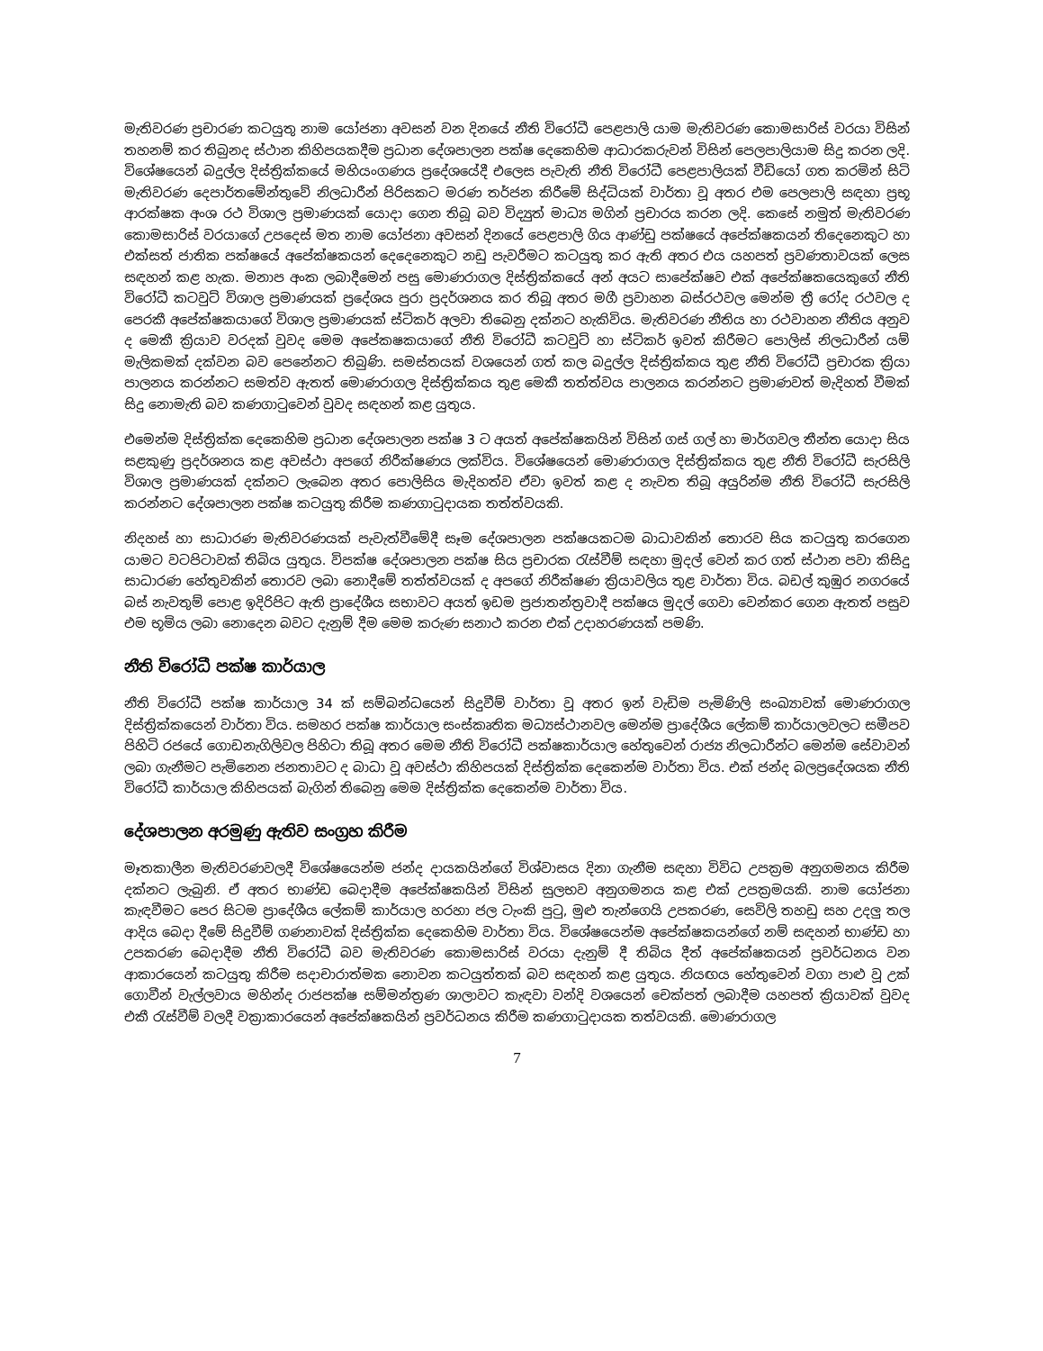මැතිවරණ ප්‍රචාරණ කටයුතු නාම යෝජනා අවසන් වන දිනයේ නීති විරෝධී පෙළපාලි යාම මැතිවරණ කොමසාරිස් වරයා විසින් තහනම් කර තිබුනද ස්ථාන කිහිපයකදීම ප්‍රධාන දේශපාලන පක්ෂ දෙකෙහිම ආධාරකරුවන් විසින් පෙලපාලියාම සිදු කරන ලදි. විශේෂයෙන් බදුල්ල දිස්ත්‍රික්කයේ මහියංගණය ප්‍රදේශයේදී එලෙස පැවැති නීති විරෝධී පෙළපාලියක් වීඩියෝ ගත කරමින් සිටි මැතිවරණ දෙපාර්තමේන්තුවේ නිලධාරීන් පිරිසකට මරණ තර්ජන කිරීමේ සිද්ධියක් වාර්තා වූ අතර එම පෙලපාලි සඳහා ප්‍රභූ ආරක්ෂක අංශ රථ විශාල ප්‍රමාණයක් යොදා ගෙන තිබූ බව විද්‍යුත් මාධ්‍ය මගින් ප්‍රචාරය කරන ලදි. කෙසේ නමුත් මැතිවරණ කොමසාරිස් වරයාගේ උපදෙස් මත නාම යෝජනා අවසන් දිනයේ පෙළපාලි ගිය ආණ්ඩු පක්ෂයේ අපේක්ෂකයන් තිදෙනෙකුට හා එක්සත් ජාතික පක්ෂයේ අපේක්ෂකයන් දෙදෙනෙකුට නඩු පැවරීමට කටයුතු කර ඇති අතර එය යහපත් ප්‍රවණතාවයක් ලෙස සඳහන් කළ හැක. මනාප අංක ලබාදීමෙන් පසු මොණරාගල දිස්ත්‍රික්කයේ අන් අයට සාපේක්ෂව එක් අපේක්ෂකයෙකුගේ නීති විරෝධී කටවුට් විශාල ප්‍රමාණයක් ප්‍රදේශය පුරා ප්‍රදර්ශනය කර තිබූ අතර මගී ප්‍රවාහන බස්රථවල මෙන්ම ත්‍රී රෝද රථවල ද පෙරකී අපේක්ෂකයාගේ විශාල ප්‍රමාණයක් ස්ටිකර් අලවා තිබෙනු දක්නට හැකිවිය. මැතිවරණ නීතිය හා රථවාහන නීතිය අනුව ද මෙකී ක්‍රියාව වරදක් වුවද මෙම අපේකෂකයාගේ නීති විරෝධී කටවුට් හා ස්ටිකර් ඉවත් කිරීමට පොලිස් නිලධාරීන් යම් මැලිකමක් දක්වන බව පෙනේනට තිබුණි. සමස්තයක් වශයෙන් ගත් කල බදුල්ල දිස්ත්‍රික්කය තුළ නීති විරෝධී ප්‍රචාරක ක්‍රියා පාලනය කරන්නට සමත්ව ඇතත් මොණරාගල දිස්ත්‍රික්කය තුළ මෙකී තත්ත්වය පාලනය කරන්නට ප්‍රමාණවත් මැදිහත් වීමක් සිදු නොමැති බව කණගාටුවෙන් වුවද සඳහන් කළ යුතුය.
එමෙන්ම දිස්ත්‍රික්ක දෙකෙහිම ප්‍රධාන දේශපාලන පක්ෂ 3 ට අයත් අපේක්ෂකයින් විසින් ගස් ගල් හා මාර්ගවල තීන්ත යොදා සිය සළකුණු ප්‍රදර්ශනය කළ අවස්ථා අපගේ නිරීක්ෂණය ලක්විය. විශේෂයෙන් මොණරාගල දිස්ත්‍රික්කය තුළ නීති විරෝධී සැරසිලි විශාල ප්‍රමාණයක් දක්නට ලැබෙන අතර පොලිසිය මැදිහත්ව ඒවා ඉවත් කළ ද නැවත තිබූ අයුරින්ම නීති විරෝධී සැරසිලි කරන්නට දේශපාලන පක්ෂ කටයුතු කිරීම කණගාටුදායක තත්ත්වයකි.
නිදහස් හා සාධාරණ මැතිවරණයක් පැවැත්වීමේදී සෑම දේශපාලන පක්ෂයකටම බාධාවකින් තොරව සිය කටයුතු කරගෙන යාමට වටපිටාවක් තිබිය යුතුය. විපක්ෂ දේශපාලන පක්ෂ සිය ප්‍රචාරක රැස්වීම් සඳහා මුදල් වෙන් කර ගත් ස්ථාන පවා කිසිදු සාධාරණ හේතුවකින් තොරව ලබා නොදීමේ තත්ත්වයක් ද අපගේ නිරීක්ෂණ ක්‍රියාවලිය තුළ වාර්තා විය. බඩල් කුඹුර නගරයේ බස් නැවතුම් පොළ ඉදිරිපිට ඇති ප්‍රාදේශීය සභාවට අයත් ඉඩම ප්‍රජාතන්ත්‍රවාදී පක්ෂය මුදල් ගෙවා වෙන්කර ගෙන ඇතත් පසුව එම භූමිය ලබා නොදෙන බවට දැනුම් දීම මෙම කරුණ සනාථ කරන එක් උදාහරණයක් පමණි.
නීති විරෝධී පක්ෂ කාර්යාල
නීති විරෝධී පක්ෂ කාර්යාල 34 ක් සම්බන්ධයෙන් සිදුවීම් වාර්තා වූ අතර ඉන් වැඩිම පැමිණිලි සංඛ්‍යාවක් මොණරාගල දිස්ත්‍රික්කයෙන් වාර්තා විය. සමහර පක්ෂ කාර්යාල සංස්කෘතික මධ්‍යස්ථානවල මෙන්ම ප්‍රාදේශීය ලේකම් කාර්යාලවලට සමීපව පිහිටි රජයේ ගොඩනැගිලිවල පිහිටා තිබූ අතර මෙම නීති විරෝධී පක්ෂකාර්යාල හේතුවෙන් රාජ්‍ය නිලධාරීන්ට මෙන්ම සේවාවන් ලබා ගැනීමට පැමිනෙන ජනතාවට ද බාධා වූ අවස්ථා කිහිපයක් දිස්ත්‍රික්ක දෙකෙන්ම වාර්තා විය. එක් ජන්ද බලප්‍රදේශයක නීති විරෝධී කාර්යාල කිහිපයක් බැගින් තිබෙනු මෙම දිස්ත්‍රික්ක දෙකෙන්ම වාර්තා විය.
දේශපාලන අරමුණු ඇතිව සංග්‍රහ කිරීම
මෑතකාලීන මැතිවරණවලදී විශේෂයෙන්ම ජන්ද දායකයින්ගේ විශ්වාසය දිනා ගැනීම සඳහා විවිධ උපක්‍රම අනුගමනය කිරීම දක්නට ලැබුනි. ඒ අතර භාණ්ඩ බෙදාදීම අපේක්ෂකයින් විසින් සුලභව අනුගමනය කළ එක් උපක්‍රමයකි. නාම යෝජනා කැඳවීමට පෙර සිටම ප්‍රාදේශීය ලේකම් කාර්යාල හරහා ජල ටැංකි පුටු, මුළු තැන්ගෙයි උපකරණ, සෙවිලි තහඩු සහ උදලු තල ආදිය බෙදා දීමේ සිදුවීම් ගණනාවක් දිස්ත්‍රික්ක දෙකෙහිම වාර්තා විය. විශේෂයෙන්ම අපේක්ෂකයන්ගේ නම් සඳහන් භාණ්ඩ හා උපකරණ බෙදාදීම නීති විරෝධී බව මැතිවරණ කොමසාරිස් වරයා දැනුම් දී තිබිය දීත් අපේක්ෂකයන් ප්‍රවර්ධනය වන ආකාරයෙන් කටයුතු කිරීම සදාචාරාත්මක නොවන කටයුත්තක් බව සඳහන් කළ යුතුය. නියඟය හේතුවෙන් වගා පාළු වූ උක් ගොවීන් වැල්ලවාය මහින්ද රාජපක්ෂ සම්මන්ත්‍රණ ශාලාවට කැඳවා වන්දි වශයෙන් චෙක්පත් ලබාදීම යහපත් ක්‍රියාවක් වුවද එකී රැස්වීම් වලදී වක්‍රාකාරයෙන් අපේක්ෂකයින් ප්‍රවර්ධනය කිරීම කණගාටුදායක තත්වයකි. මොණරාගල
7